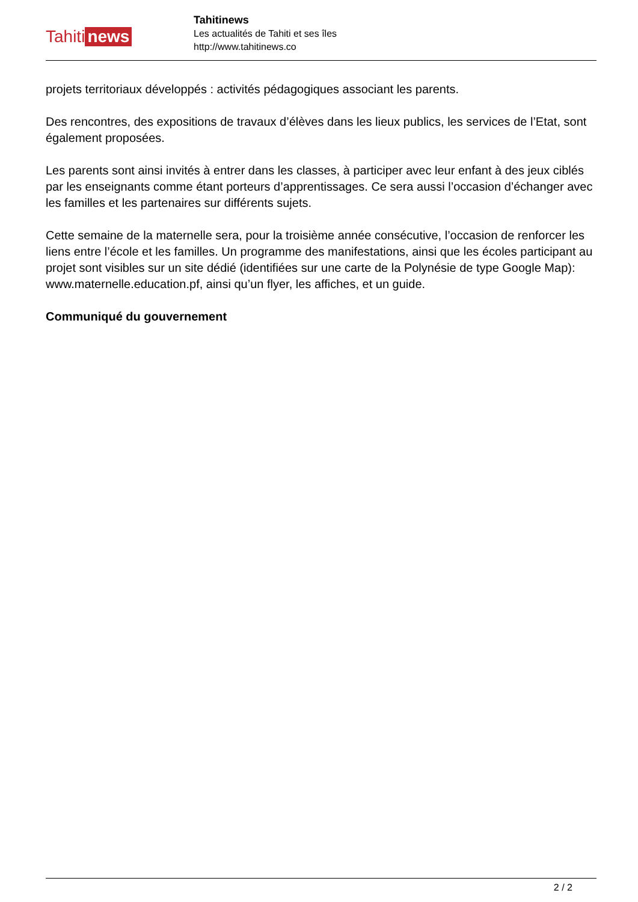Tahiti news
Tahitinews
Les actualités de Tahiti et ses îles
http://www.tahitinews.co
projets territoriaux développés : activités pédagogiques associant les parents.
Des rencontres, des expositions de travaux d’élèves dans les lieux publics, les services de l’Etat, sont également proposées.
Les parents sont ainsi invités à entrer dans les classes, à participer avec leur enfant à des jeux ciblés par les enseignants comme étant porteurs d’apprentissages. Ce sera aussi l’occasion d’échanger avec les familles et les partenaires sur différents sujets.
Cette semaine de la maternelle sera, pour la troisième année consécutive, l’occasion de renforcer les liens entre l’école et les familles. Un programme des manifestations, ainsi que les écoles participant au projet sont visibles sur un site dédié (identifiées sur une carte de la Polynésie de type Google Map): www.maternelle.education.pf, ainsi qu’un flyer, les affiches, et un guide.
Communiqué du gouvernement
2 / 2